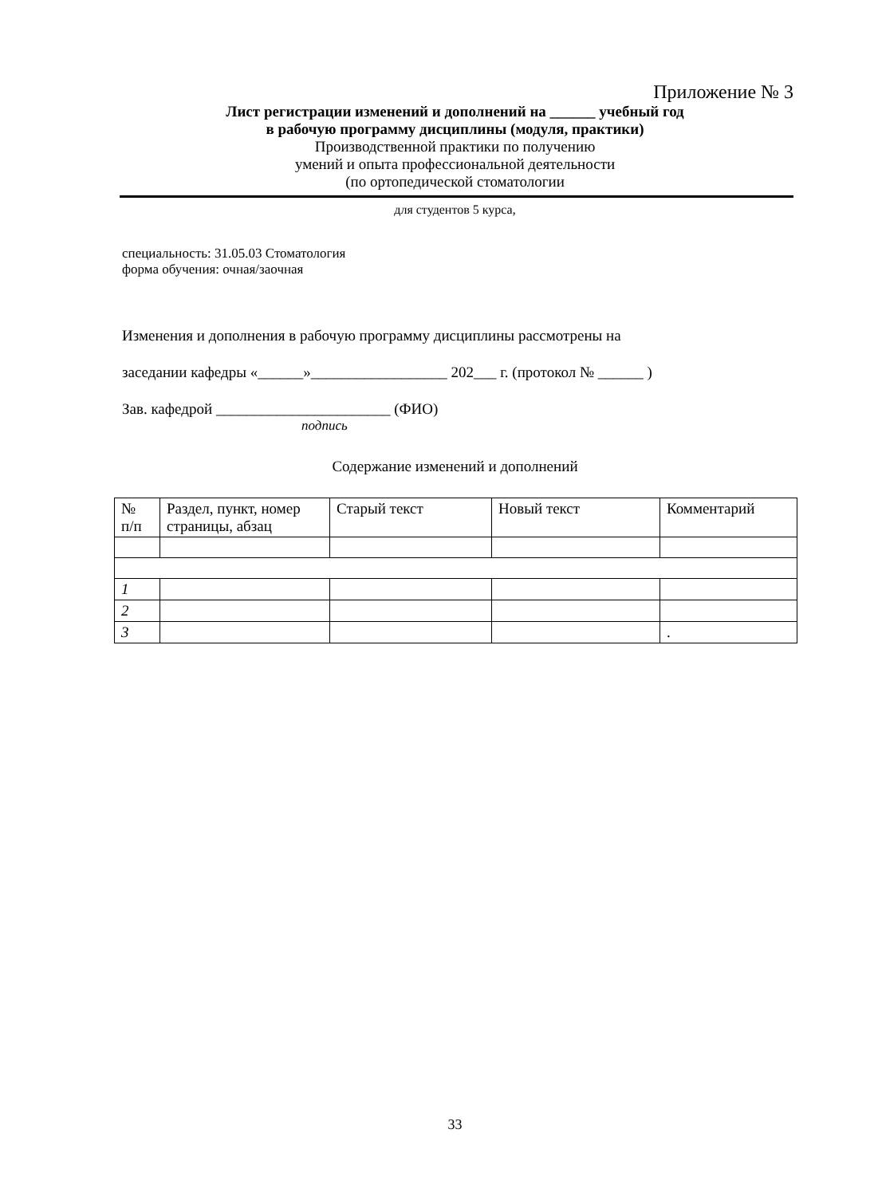Приложение № 3
Лист регистрации изменений и дополнений на ______ учебный год
в рабочую программу дисциплины (модуля, практики)
Производственной практики по получению
умений и опыта профессиональной деятельности
(по ортопедической стоматологии
для студентов 5 курса,
специальность: 31.05.03 Стоматология
форма обучения: очная/заочная
Изменения и дополнения в рабочую программу дисциплины рассмотрены на
заседании кафедры «______»__________________ 202___ г. (протокол № ______ )
Зав. кафедрой _______________________ (ФИО)
подпись
Содержание изменений и дополнений
| № п/п | Раздел, пункт, номер страницы, абзац | Старый текст | Новый текст | Комментарий |
| --- | --- | --- | --- | --- |
| 1 | | | | |
| 2 | | | | |
| 3 | | | | . |
33